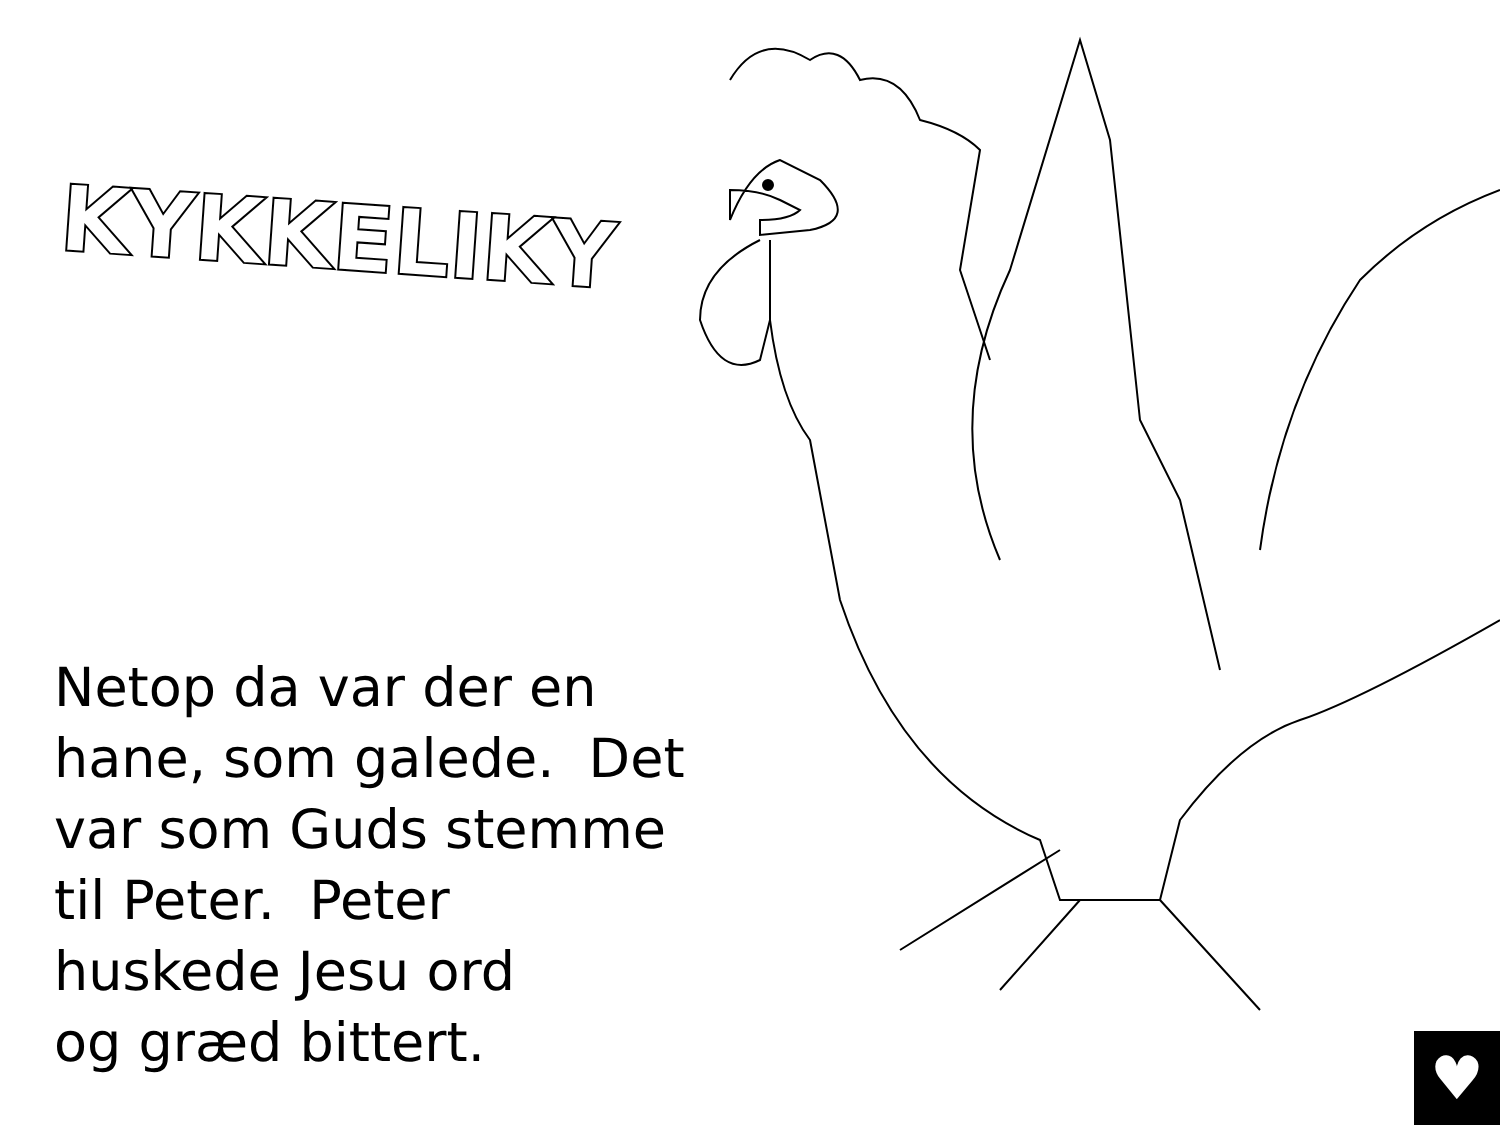KYKKELIKY
Netop da var der en
hane, som galede. Det
var som Guds stemme
til Peter. Peter
huskede Jesu ord
og græd bittert.
♥